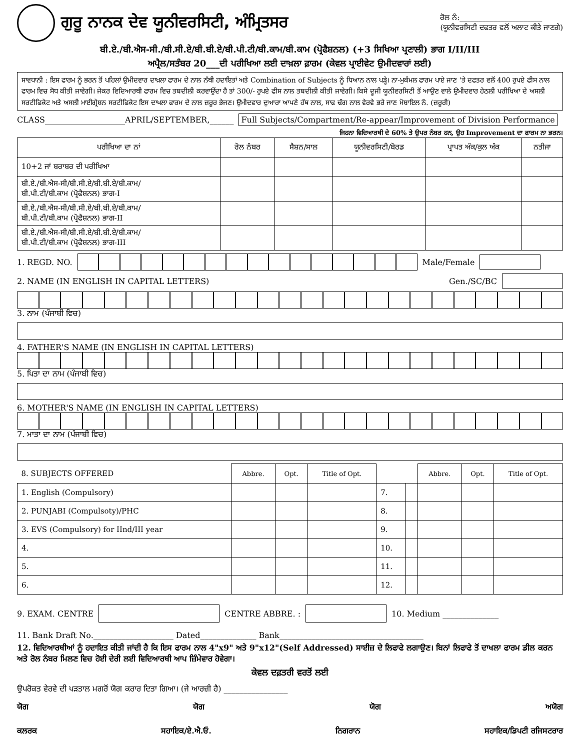ਗੁਰੂ ਨਾਨਕ ਦੇਵ ਯੂਨੀਵਰਸਿਟੀ, ਅੰਮ੍ਰਿਤਸਰ
ਰੋਲ ਨੰ:______________________
(ਯੂਨੀਵਰਸਿਟੀ ਦਫਤਰ ਵਲੋਂ ਅਲਾਟ ਕੀਤੇ ਜਾਣਗੇ)
ਬੀ.ਏ./ਬੀ.ਐਸ-ਸੀ./ਬੀ.ਸੀ.ਏ/ਬੀ.ਬੀ.ਏ/ਬੀ.ਪੀ.ਟੀ/ਬੀ.ਕਾਮ/ਬੀ.ਕਾਮ (ਪ੍ਰੋਫੈਸ਼ਨਲ) (+3 ਸਿਖਿਆ ਪ੍ਰਣਾਲੀ) ਭਾਗ I/II/III
ਅਪ੍ਰੈਲ/ਸਤੰਬਰ 20___ਦੀ ਪਰੀਖਿਆ ਲਈ ਦਾਖ਼ਲਾ ਫ਼ਾਰਮ (ਕੇਵਲ ਪ੍ਰਾਈਵੇਟ ਉਮੀਦਵਾਰਾਂ ਲਈ)
ਸਾਵਧਾਨੀ : ਇਸ ਫਾਰਮ ਨੂੰ ਭਰਨ ਤੋਂ ਪਹਿਲਾਂ ਉਮੀਦਵਾਰ ਦਾਖ਼ਲਾ ਫਾਰਮ ਦੇ ਨਾਲ ਨੱਥੀ ਹਦਾਇਤਾਂ ਅਤੇ Combination of Subjects ਨੂੰ ਧਿਆਨ ਨਾਲ ਪੜ੍ਹੇ। ਨਾ-ਮੁਕੰਮਲ ਫਾਰਮ ਪਾਏ ਜਾਣ 'ਤੇ ਦਫਤਰ ਵਲੋਂ 400 ਰੁਪਏ ਫੀਸ ਨਾਲ ਫਾਰਮ ਵਿਚ ਸੋਧ ਕੀਤੀ ਜਾਵੇਗੀ। ਜੇਕਰ ਵਿਦਿਆਰਥੀ ਫਾਰਮ ਵਿਚ ਤਬਦੀਲੀ ਕਰਵਾਉਂਦਾ ਹੈ ਤਾਂ 300/- ਰੁਪਏ ਫੀਸ ਨਾਲ ਤਬਦੀਲੀ ਕੀਤੀ ਜਾਵੇਗੀ। ਕਿਸੇ ਦੂਜੀ ਯੂਨੀਵਰਸਿਟੀ ਤੋਂ ਆਉਣ ਵਾਲੇ ਉਮੀਦਵਾਰ ਹੇਠਲੀ ਪਰੀਖਿਆ ਦੇ ਅਸਲੀ ਸਰਟੀਫਿਕੇਟ ਅਤੇ ਅਸਲੀ ਮਾਈਗ੍ਰੇਸ਼ਨ ਸਰਟੀਫਿਕੇਟ ਇਸ ਦਾਖਲਾ ਫਾਰਮ ਦੇ ਨਾਲ ਜ਼ਰੂਰ ਭੇਜਣ। ਉਮੀਦਵਾਰ ਦੁਆਰਾ ਆਪਣੇ ਹੱਥ ਨਾਲ, ਸਾਫ ਢੰਗ ਨਾਲ ਵੇਰਵੇ ਭਰੇ ਜਾਣ ਮੋਬਾਇਲ ਨੰ. (ਜ਼ਰੂਰੀ)
CLASS____________________APRIL/SEPTEMBER,______ Full Subjects/Compartment/Re-appear/Improvement of Division Performance
ਜਿਹਨਾ ਵਿਦਿਆਰਥੀ ਦੇ 60% ਤੇ ਉਪਰ ਨੰਬਰ ਹਨ, ਉਹ Improvement ਦਾ ਫਾਰਮ ਨਾ ਭਰਨ।
| ਪਰੀਖਿਆ ਦਾ ਨਾਂ | ਰੋਲ ਨੰਬਰ | ਸੈਸ਼ਨ/ਸਾਲ | ਯੂਨੀਵਰਸਿਟੀ/ਬੋਰਡ | ਪ੍ਰਾਪਤ ਅੰਕ/ਕੁਲ ਅੰਕ | ਨਤੀਜਾ |
| --- | --- | --- | --- | --- | --- |
| 10+2 ਜਾਂ ਬਰਾਬਰ ਦੀ ਪਰੀਖਿਆ | | | | | |
| ਬੀ.ਏ./ਬੀ.ਐਸ-ਸੀ/ਬੀ.ਸੀ.ਏ/ਬੀ.ਬੀ.ਏ/ਬੀ.ਕਾਮ/ ਬੀ.ਪੀ.ਟੀ/ਬੀ.ਕਾਮ (ਪ੍ਰੋਫੈਸ਼ਨਲ) ਭਾਗ-I | | | | | |
| ਬੀ.ਏ./ਬੀ.ਐਸ-ਸੀ/ਬੀ.ਸੀ.ਏ/ਬੀ.ਬੀ.ਏ/ਬੀ.ਕਾਮ/ ਬੀ.ਪੀ.ਟੀ/ਬੀ.ਕਾਮ (ਪ੍ਰੋਫੈਸ਼ਨਲ) ਭਾਗ-II | | | | | |
| ਬੀ.ਏ./ਬੀ.ਐਸ-ਸੀ/ਬੀ.ਸੀ.ਏ/ਬੀ.ਬੀ.ਏ/ਬੀ.ਕਾਮ/ ਬੀ.ਪੀ.ਟੀ/ਬੀ.ਕਾਮ (ਪ੍ਰੋਫੈਸ਼ਨਲ) ਭਾਗ-III | | | | | |
1. REGD. NO.
Male/Female
2. NAME (IN ENGLISH IN CAPITAL LETTERS) Gen./SC/BC
3. ਨਾਮ (ਪੰਜਾਬੀ ਵਿਚ)
4. FATHER'S NAME (IN ENGLISH IN CAPITAL LETTERS)
5. ਪਿਤਾ ਦਾ ਨਾਮ (ਪੰਜਾਬੀ ਵਿਚ)
6. MOTHER'S NAME (IN ENGLISH IN CAPITAL LETTERS)
7. ਮਾਤਾ ਦਾ ਨਾਮ (ਪੰਜਾਬੀ ਵਿਚ)
| 8. SUBJECTS OFFERED | Abbre. | Opt. | Title of Opt. | | | Abbre. | Opt. | Title of Opt. |
| --- | --- | --- | --- | --- | --- | --- | --- | --- |
| 1. English (Compulsory) | | | | 7. | | | | |
| 2. PUNJABI (Compulsoty)/PHC | | | | 8. | | | | |
| 3. EVS (Compulsory) for IInd/III year | | | | 9. | | | | |
| 4. | | | | 10. | | | | |
| 5. | | | | 11. | | | | |
| 6. | | | | 12. | | | | |
9. EXAM. CENTRE CENTRE ABBRE. : 10. Medium ______________
11. Bank Draft No.____________________ Dated______________ Bank____________________________________
12. ਵਿਦਿਆਰਥੀਆਂ ਨੂੰ ਹਦਾਇਤ ਕੀਤੀ ਜਾਂਦੀ ਹੈ ਕਿ ਇਸ ਫਾਰਮ ਨਾਲ 4"x9" ਅਤੇ 9"x12"(Self Addressed) ਸਾਈਜ਼ ਦੇ ਲਿਫਾਫੇ ਲਗਾਉਣ। ਬਿਨਾਂ ਲਿਫਾਫੇ ਤੋਂ ਦਾਖਲਾ ਫਾਰਮ ਡੀਲ ਕਰਨ ਅਤੇ ਰੋਲ ਨੰਬਰ ਮਿਲਣ ਵਿਚ ਹੋਈ ਦੇਰੀ ਲਈ ਵਿਦਿਆਰਥੀ ਆਪ ਜ਼ਿੰਮੇਵਾਰ ਹੋਵੇਗਾ।
ਕੇਵਲ ਦਫ਼ਤਰੀ ਵਰਤੋਂ ਲਈ
ਉਪਰੋਕਤ ਵੇਰਵੇ ਦੀ ਪੜਤਾਲ ਮਗਰੋਂ ਯੋਗ ਕਰਾਰ ਦਿਤਾ ਗਿਆ। (ਜੇ ਆਰਜ਼ੀ ਹੈ) ________________
ਯੋਗ ਯੋਗ ਯੋਗ ਅਯੋਗ
ਕਲਰਕ ਸਹਾਇਕ/ਏ.ਐ.ਓ. ਨਿਗਰਾਨ ਸਹਾਇਕ/ਡਿਪਟੀ ਰਜਿਸਟਰਾਰ